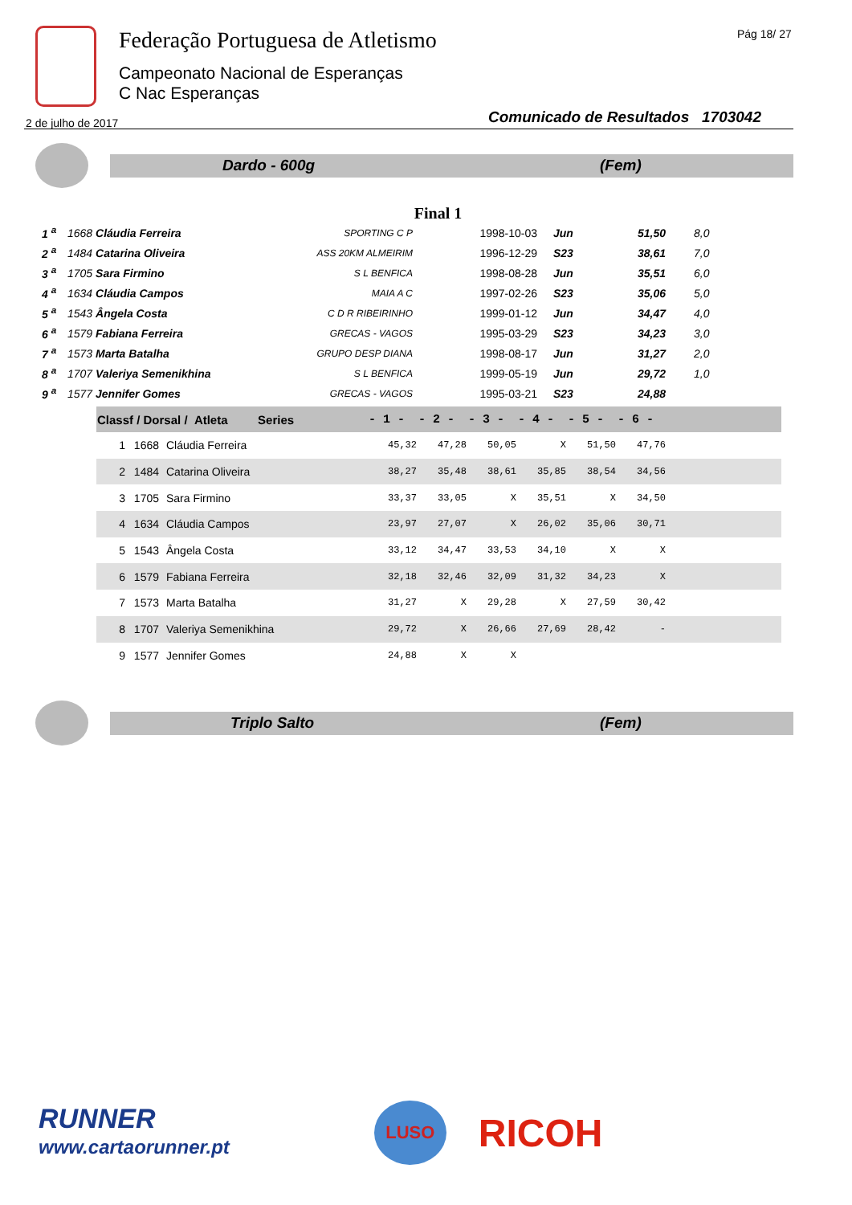Federação Portuguesa de Atletismo
Campeonato Nacional de Esperanças
C Nac Esperanças
Pág 18/ 27
2 de julho de 2017
Comunicado de Resultados 1703042
Dardo - 600g (Fem)
Final 1
| 1 <sup>a</sup> | 1668 Cláudia Ferreira | SPORTING C P | 1998-10-03 | Jun | 51,50 | 8,0 |
| 2 <sup>a</sup> | 1484 Catarina Oliveira | ASS 20KM ALMEIRIM | 1996-12-29 | S23 | 38,61 | 7,0 |
| 3 <sup>a</sup> | 1705 Sara Firmino | S L BENFICA | 1998-08-28 | Jun | 35,51 | 6,0 |
| 4 <sup>a</sup> | 1634 Cláudia Campos | MAIA A C | 1997-02-26 | S23 | 35,06 | 5,0 |
| 5 <sup>a</sup> | 1543 Ângela Costa | C D R RIBEIRINHO | 1999-01-12 | Jun | 34,47 | 4,0 |
| 6 <sup>a</sup> | 1579 Fabiana Ferreira | GRECAS - VAGOS | 1995-03-29 | S23 | 34,23 | 3,0 |
| 7 <sup>a</sup> | 1573 Marta Batalha | GRUPO DESP DIANA | 1998-08-17 | Jun | 31,27 | 2,0 |
| 8 <sup>a</sup> | 1707 Valeriya Semenikhina | S L BENFICA | 1999-05-19 | Jun | 29,72 | 1,0 |
| 9 <sup>a</sup> | 1577 Jennifer Gomes | GRECAS - VAGOS | 1995-03-21 | S23 | 24,88 | |
| Classf / Dorsal / Atleta Series | | | - 1 - | - 2 - | - 3 - | - 4 - | - 5 - | - 6 - | |
| --- | --- | --- | --- | --- | --- | --- | --- | --- | --- |
| 1 | 1668 | Cláudia Ferreira | 45,32 | 47,28 | 50,05 | X | 51,50 | 47,76 | |
| 2 | 1484 | Catarina Oliveira | 38,27 | 35,48 | 38,61 | 35,85 | 38,54 | 34,56 | |
| 3 | 1705 | Sara Firmino | 33,37 | 33,05 | X | 35,51 | X | 34,50 | |
| 4 | 1634 | Cláudia Campos | 23,97 | 27,07 | X | 26,02 | 35,06 | 30,71 | |
| 5 | 1543 | Ângela Costa | 33,12 | 34,47 | 33,53 | 34,10 | X | X | |
| 6 | 1579 | Fabiana Ferreira | 32,18 | 32,46 | 32,09 | 31,32 | 34,23 | X | |
| 7 | 1573 | Marta Batalha | 31,27 | X | 29,28 | X | 27,59 | 30,42 | |
| 8 | 1707 | Valeriya Semenikhina | 29,72 | X | 26,66 | 27,69 | 28,42 | - | |
| 9 | 1577 | Jennifer Gomes | 24,88 | X | X | | | | |
Triplo Salto (Fem)
RUNNER
www.cartaorunner.pt
LUSO
RICOH